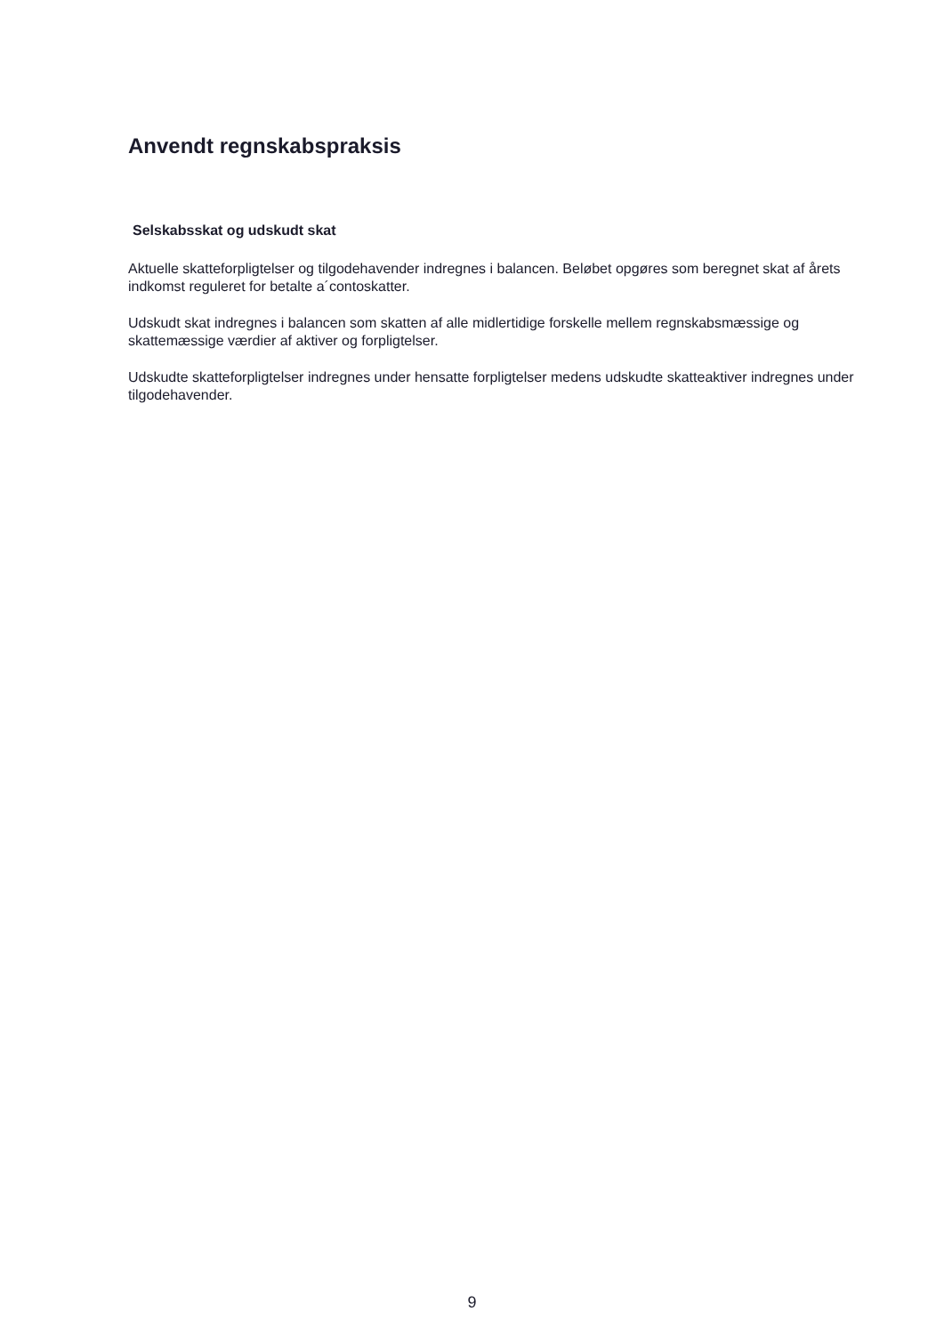Anvendt regnskabspraksis
Selskabsskat og udskudt skat
Aktuelle skatteforpligtelser og tilgodehavender indregnes i balancen. Beløbet opgøres som beregnet skat af årets indkomst reguleret for betalte a´contoskatter.
Udskudt skat indregnes i balancen som skatten af alle midlertidige forskelle mellem regnskabsmæssige og skattemæssige værdier af aktiver og forpligtelser.
Udskudte skatteforpligtelser indregnes under hensatte forpligtelser medens udskudte skatteaktiver indregnes under tilgodehavender.
9